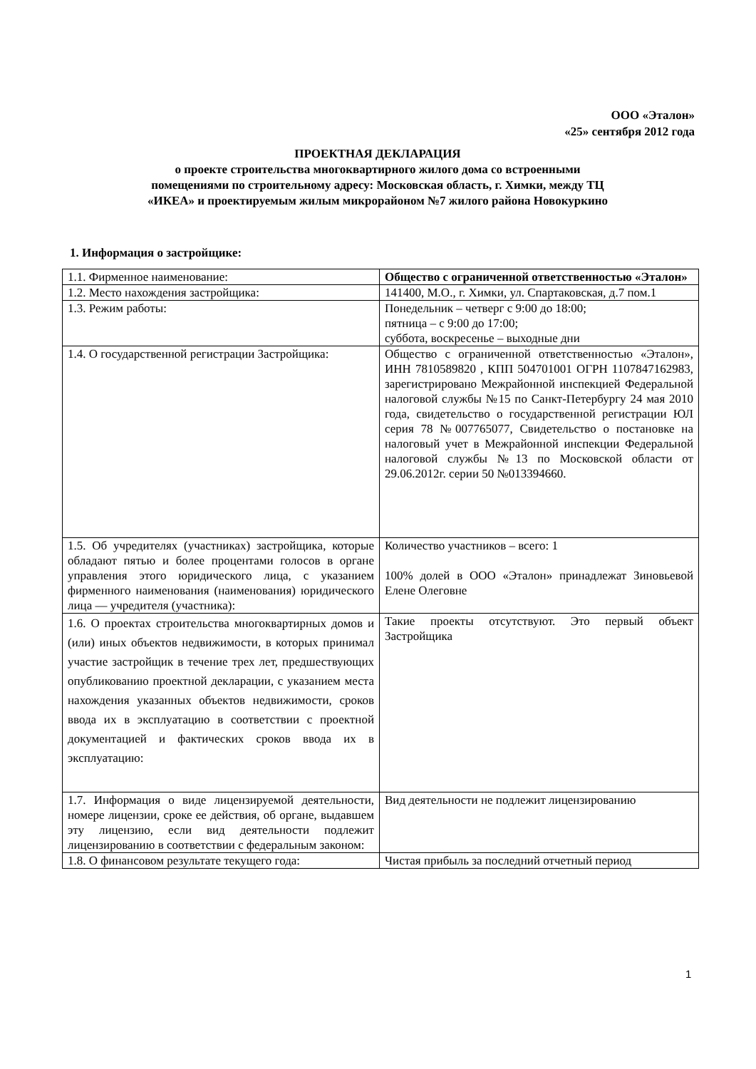ООО «Эталон»
«25» сентября 2012 года
ПРОЕКТНАЯ ДЕКЛАРАЦИЯ
о проекте строительства многоквартирного жилого дома со встроенными помещениями по строительному адресу: Московская область, г. Химки, между ТЦ «ИКЕА» и проектируемым жилым микрорайоном №7 жилого района Новокуркино
1. Информация о застройщике:
| 1.1. Фирменное наименование: | Общество с ограниченной ответственностью «Эталон» |
| 1.2. Место нахождения застройщика: | 141400, М.О., г. Химки, ул. Спартаковская, д.7 пом.1 |
| 1.3. Режим работы: | Понедельник – четверг с 9:00 до 18:00; пятница – с 9:00 до 17:00; суббота, воскресенье – выходные дни |
| 1.4. О государственной регистрации Застройщика: | Общество с ограниченной ответственностью «Эталон», ИНН 7810589820 , КПП 504701001 ОГРН 1107847162983, зарегистрировано Межрайонной инспекцией Федеральной налоговой службы №15 по Санкт-Петербургу 24 мая 2010 года, свидетельство о государственной регистрации ЮЛ серия 78 №007765077, Свидетельство о постановке на налоговый учет в Межрайонной инспекции Федеральной налоговой службы №13 по Московской области от 29.06.2012г. серии 50 №013394660. |
| 1.5. Об учредителях (участниках) застройщика, которые обладают пятью и более процентами голосов в органе управления этого юридического лица, с указанием фирменного наименования (наименования) юридического лица — учредителя (участника): | Количество участников – всего: 1 100% долей в ООО «Эталон» принадлежат Зиновьевой Елене Олеговне |
| 1.6. О проектах строительства многоквартирных домов и (или) иных объектов недвижимости, в которых принимал участие застройщик в течение трех лет, предшествующих опубликованию проектной декларации, с указанием места нахождения указанных объектов недвижимости, сроков ввода их в эксплуатацию в соответствии с проектной документацией и фактических сроков ввода их в эксплуатацию: | Такие проекты отсутствуют. Это первый объект Застройщика |
| 1.7. Информация о виде лицензируемой деятельности, номере лицензии, сроке ее действия, об органе, выдавшем эту лицензию, если вид деятельности подлежит лицензированию в соответствии с федеральным законом: | Вид деятельности не подлежит лицензированию |
| 1.8. О финансовом результате текущего года: | Чистая прибыль за последний отчетный период |
1